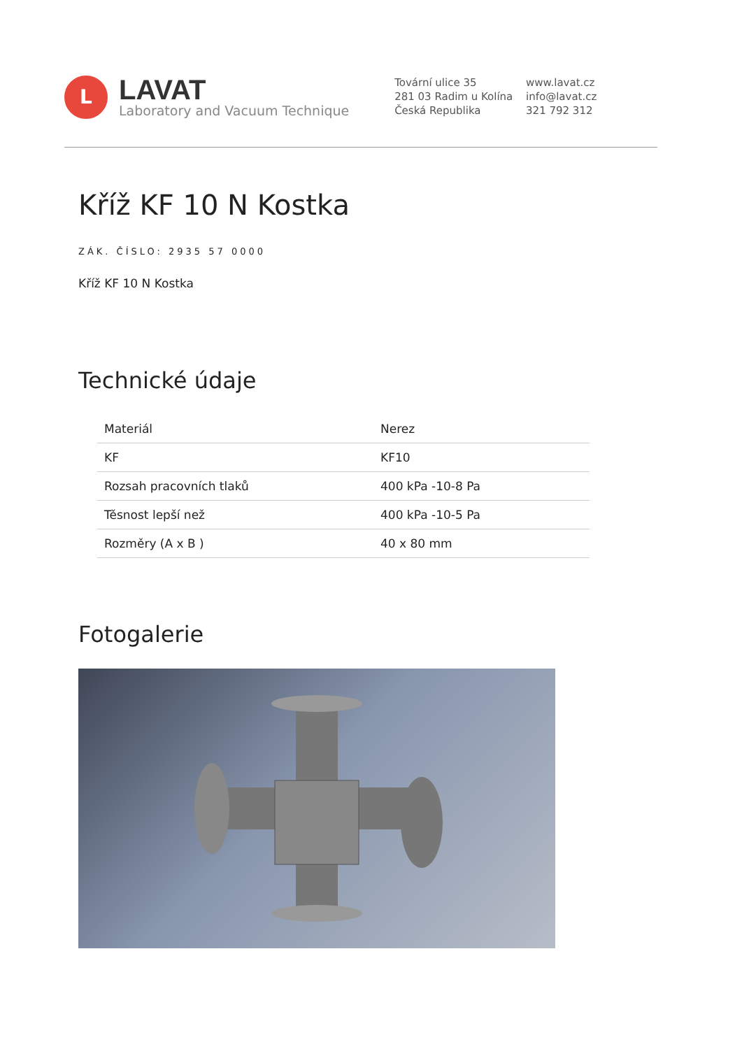L
LAVAT
Laboratory and Vacuum Technique
Tovární ulice 35
281 03 Radim u Kolína
Česká Republika
www.lavat.cz
info@lavat.cz
321 792 312
Kříž KF 10 N Kostka
ZÁK. ČÍSLO: 2935 57 0000
Kříž KF 10 N Kostka
Technické údaje
| Materiál | Nerez |
| KF | KF10 |
| Rozsah pracovních tlaků | 400 kPa -10-8 Pa |
| Těsnost lepší než | 400 kPa -10-5 Pa |
| Rozměry (A x B ) | 40 x 80 mm |
Fotogalerie